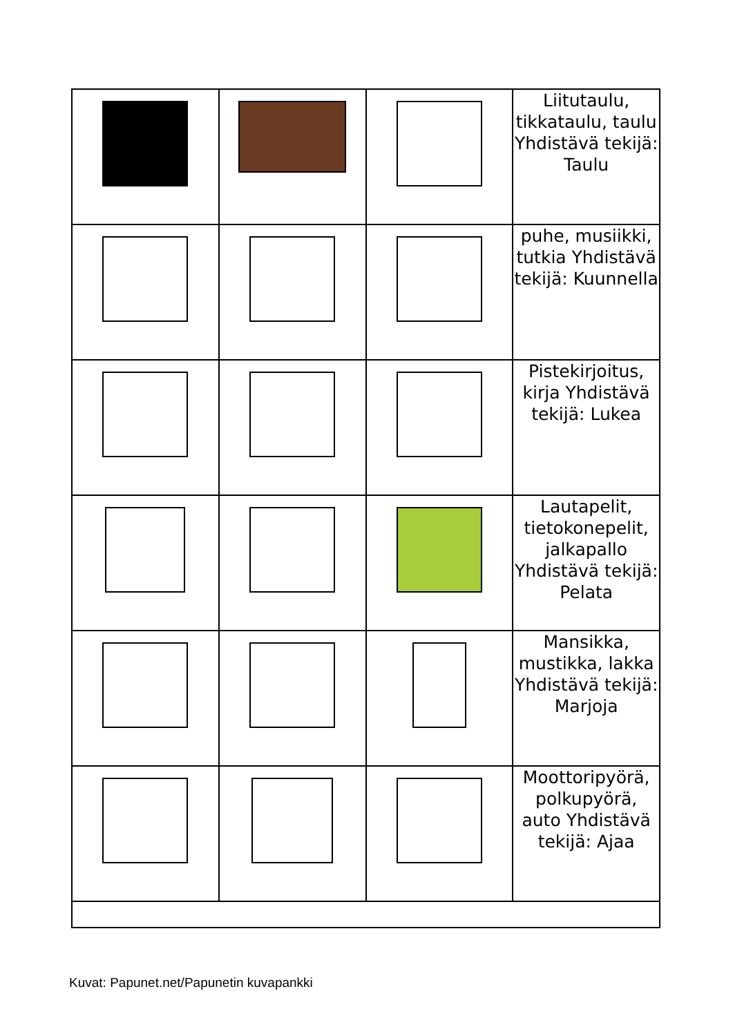| | | | Liitutaulu, tikkataulu, taulu Yhdistävä tekijä: Taulu |
| | | | puhe, musiikki, tutkia Yhdistävä tekijä: Kuunnella |
| | | | Pistekirjoitus, kirja Yhdistävä tekijä: Lukea |
| | | | Lautapelit, tietokonepelit, jalkapallo Yhdistävä tekijä: Pelata |
| | | | Mansikka, mustikka, lakka Yhdistävä tekijä: Marjoja |
| | | | Moottoripyörä, polkupyörä, auto Yhdistävä tekijä: Ajaa |
Kuvat: Papunet.net/Papunetin kuvapankki